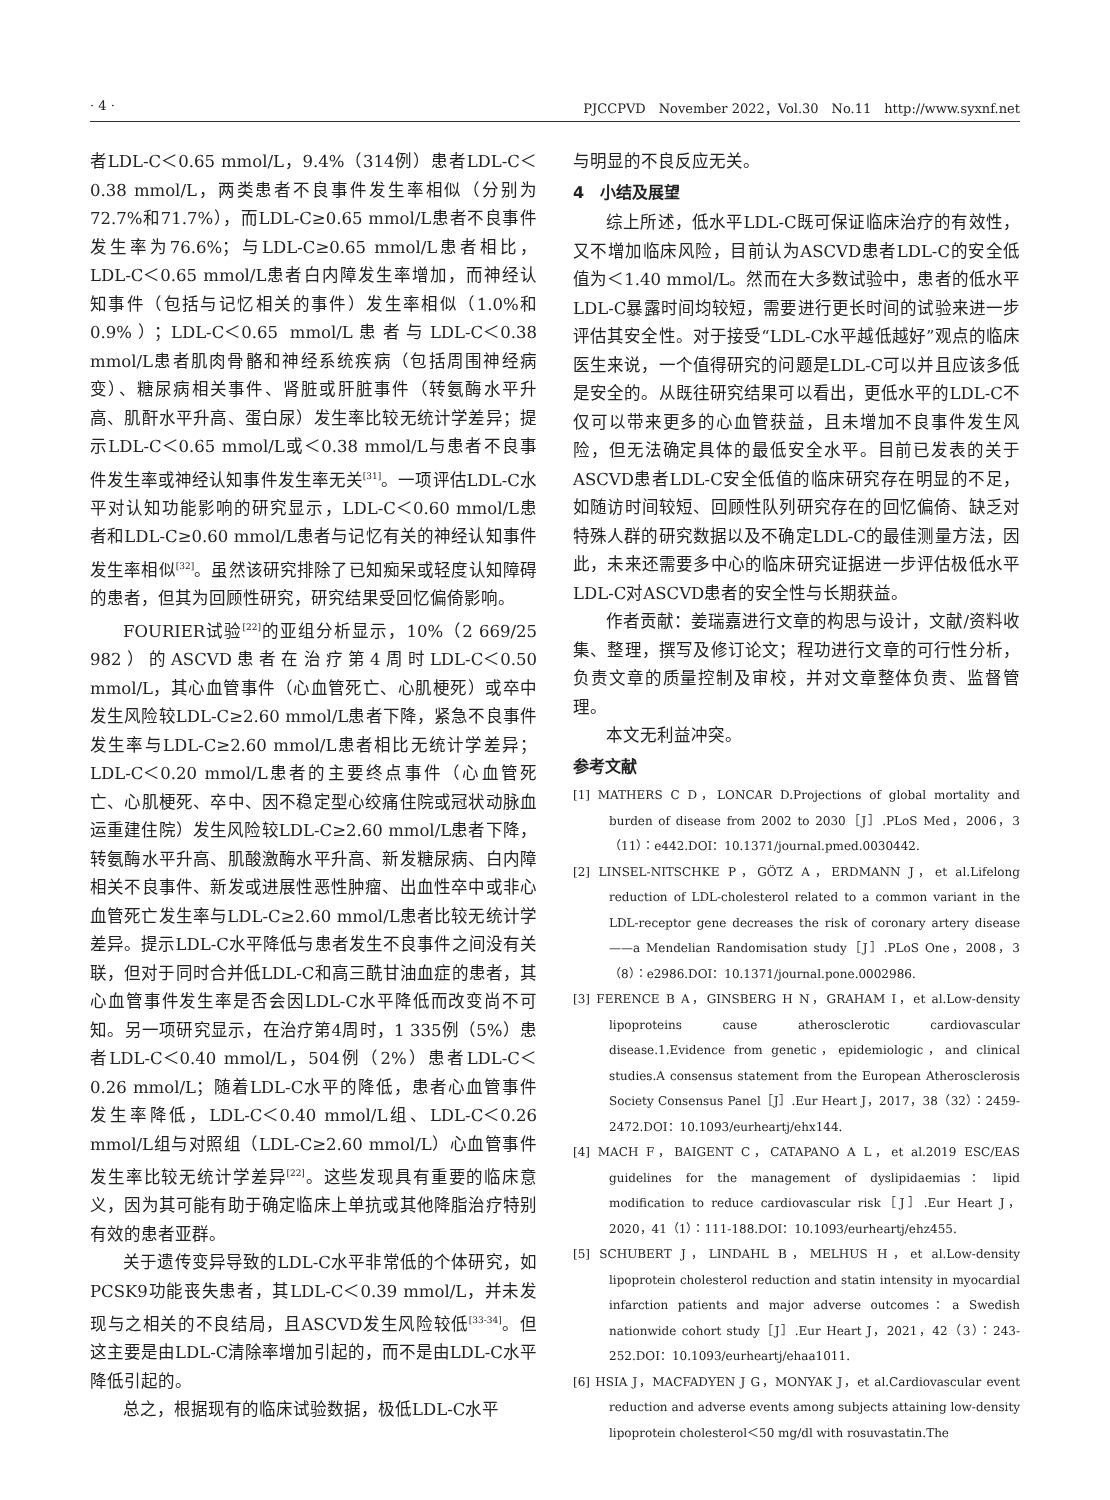· 4 · PJCCPVD　November 2022，Vol.30　No.11　http://www.syxnf.net
者LDL-C＜0.65 mmol/L，9.4%（314例）患者LDL-C＜0.38 mmol/L，两类患者不良事件发生率相似（分别为72.7%和71.7%），而LDL-C≥0.65 mmol/L患者不良事件发生率为76.6%；与LDL-C≥0.65 mmol/L患者相比，LDL-C＜0.65 mmol/L患者白内障发生率增加，而神经认知事件（包括与记忆相关的事件）发生率相似（1.0%和0.9%）；LDL-C＜0.65 mmol/L患者与LDL-C＜0.38 mmol/L患者肌肉骨骼和神经系统疾病（包括周围神经病变）、糖尿病相关事件、肾脏或肝脏事件（转氨酶水平升高、肌酐水平升高、蛋白尿）发生率比较无统计学差异；提示LDL-C＜0.65 mmol/L或＜0.38 mmol/L与患者不良事件发生率或神经认知事件发生率无关<sup>[31]</sup>。一项评估LDL-C水平对认知功能影响的研究显示，LDL-C＜0.60 mmol/L患者和LDL-C≥0.60 mmol/L患者与记忆有关的神经认知事件发生率相似<sup>[32]</sup>。虽然该研究排除了已知痴呆或轻度认知障碍的患者，但其为回顾性研究，研究结果受回忆偏倚影响。
FOURIER试验<sup>[22]</sup>的亚组分析显示，10%（2 669/25 982）的ASCVD患者在治疗第4周时LDL-C＜0.50 mmol/L，其心血管事件（心血管死亡、心肌梗死）或卒中发生风险较LDL-C≥2.60 mmol/L患者下降，紧急不良事件发生率与LDL-C≥2.60 mmol/L患者相比无统计学差异；LDL-C＜0.20 mmol/L患者的主要终点事件（心血管死亡、心肌梗死、卒中、因不稳定型心绞痛住院或冠状动脉血运重建住院）发生风险较LDL-C≥2.60 mmol/L患者下降，转氨酶水平升高、肌酸激酶水平升高、新发糖尿病、白内障相关不良事件、新发或进展性恶性肿瘤、出血性卒中或非心血管死亡发生率与LDL-C≥2.60 mmol/L患者比较无统计学差异。提示LDL-C水平降低与患者发生不良事件之间没有关联，但对于同时合并低LDL-C和高三酰甘油血症的患者，其心血管事件发生率是否会因LDL-C水平降低而改变尚不可知。另一项研究显示，在治疗第4周时，1 335例（5%）患者LDL-C＜0.40 mmol/L，504例（2%）患者LDL-C＜0.26 mmol/L；随着LDL-C水平的降低，患者心血管事件发生率降低，LDL-C＜0.40 mmol/L组、LDL-C＜0.26 mmol/L组与对照组（LDL-C≥2.60 mmol/L）心血管事件发生率比较无统计学差异<sup>[22]</sup>。这些发现具有重要的临床意义，因为其可能有助于确定临床上单抗或其他降脂治疗特别有效的患者亚群。
关于遗传变异导致的LDL-C水平非常低的个体研究，如PCSK9功能丧失患者，其LDL-C＜0.39 mmol/L，并未发现与之相关的不良结局，且ASCVD发生风险较低<sup>[33-34]</sup>。但这主要是由LDL-C清除率增加引起的，而不是由LDL-C水平降低引起的。
总之，根据现有的临床试验数据，极低LDL-C水平
与明显的不良反应无关。
4　小结及展望
综上所述，低水平LDL-C既可保证临床治疗的有效性，又不增加临床风险，目前认为ASCVD患者LDL-C的安全低值为＜1.40 mmol/L。然而在大多数试验中，患者的低水平LDL-C暴露时间均较短，需要进行更长时间的试验来进一步评估其安全性。对于接受“LDL-C水平越低越好”观点的临床医生来说，一个值得研究的问题是LDL-C可以并且应该多低是安全的。从既往研究结果可以看出，更低水平的LDL-C不仅可以带来更多的心血管获益，且未增加不良事件发生风险，但无法确定具体的最低安全水平。目前已发表的关于ASCVD患者LDL-C安全低值的临床研究存在明显的不足，如随访时间较短、回顾性队列研究存在的回忆偏倚、缺乏对特殊人群的研究数据以及不确定LDL-C的最佳测量方法，因此，未来还需要多中心的临床研究证据进一步评估极低水平LDL-C对ASCVD患者的安全性与长期获益。
作者贡献：姜瑞嘉进行文章的构思与设计，文献/资料收集、整理，撰写及修订论文；程功进行文章的可行性分析，负责文章的质量控制及审校，并对文章整体负责、监督管理。
本文无利益冲突。
参考文献
[1] MATHERS C D，LONCAR D.Projections of global mortality and burden of disease from 2002 to 2030［J］.PLoS Med，2006，3（11）：e442.DOI：10.1371/journal.pmed.0030442.
[2] LINSEL-NITSCHKE P，GÖTZ A，ERDMANN J，et al.Lifelong reduction of LDL-cholesterol related to a common variant in the LDL-receptor gene decreases the risk of coronary artery disease——a Mendelian Randomisation study［J］.PLoS One，2008，3（8）：e2986.DOI：10.1371/journal.pone.0002986.
[3] FERENCE B A，GINSBERG H N，GRAHAM I，et al.Low-density lipoproteins cause atherosclerotic cardiovascular disease.1.Evidence from genetic，epidemiologic，and clinical studies.A consensus statement from the European Atherosclerosis Society Consensus Panel［J］.Eur Heart J，2017，38（32）：2459-2472.DOI：10.1093/eurheartj/ehx144.
[4] MACH F，BAIGENT C，CATAPANO A L，et al.2019 ESC/EAS guidelines for the management of dyslipidaemias：lipid modification to reduce cardiovascular risk［J］.Eur Heart J，2020，41（1）：111-188.DOI：10.1093/eurheartj/ehz455.
[5] SCHUBERT J，LINDAHL B，MELHUS H，et al.Low-density lipoprotein cholesterol reduction and statin intensity in myocardial infarction patients and major adverse outcomes：a Swedish nationwide cohort study［J］.Eur Heart J，2021，42（3）：243-252.DOI：10.1093/eurheartj/ehaa1011.
[6] HSIA J，MACFADYEN J G，MONYAK J，et al.Cardiovascular event reduction and adverse events among subjects attaining low-density lipoprotein cholesterol＜50 mg/dl with rosuvastatin.The